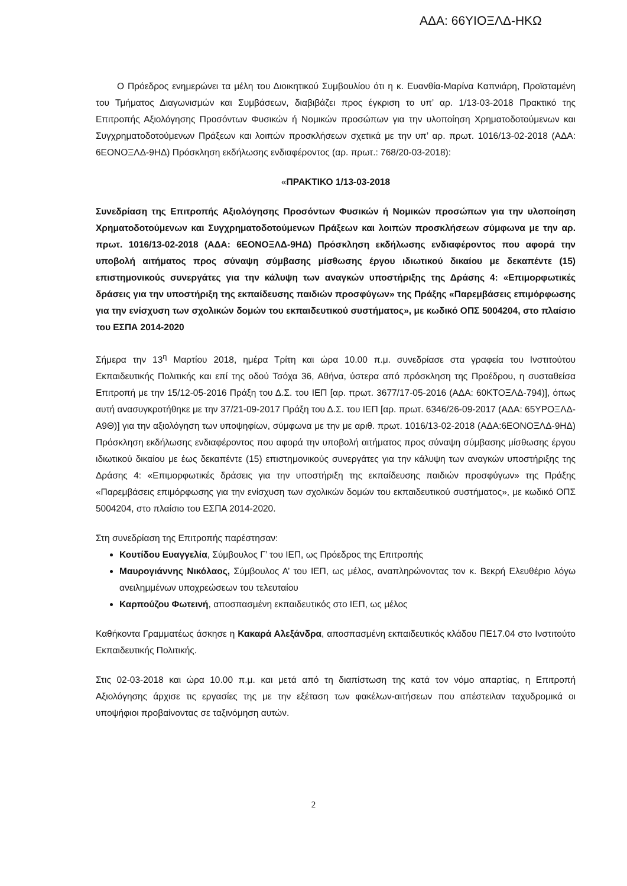ΑΔΑ: 66ΥΙΟΞΛΔ-ΗΚΩ
Ο Πρόεδρος ενημερώνει τα μέλη του Διοικητικού Συμβουλίου ότι η κ. Ευανθία-Μαρίνα Καπνιάρη, Προϊσταμένη του Τμήματος Διαγωνισμών και Συμβάσεων, διαβιβάζει προς έγκριση το υπ’ αρ. 1/13-03-2018 Πρακτικό της Επιτροπής Αξιολόγησης Προσόντων Φυσικών ή Νομικών προσώπων για την υλοποίηση Χρηματοδοτούμενων και Συγχρηματοδοτούμενων Πράξεων και λοιπών προσκλήσεων σχετικά με την υπ’ αρ. πρωτ. 1016/13-02-2018 (ΑΔΑ: 6ΕΟΝΟΞΛΔ-9ΗΔ) Πρόσκληση εκδήλωσης ενδιαφέροντος (αρ. πρωτ.: 768/20-03-2018):
«ΠΡΑΚΤΙΚΟ 1/13-03-2018
Συνεδρίαση της Επιτροπής Αξιολόγησης Προσόντων Φυσικών ή Νομικών προσώπων για την υλοποίηση Χρηματοδοτούμενων και Συγχρηματοδοτούμενων Πράξεων και λοιπών προσκλήσεων σύμφωνα με την αρ. πρωτ. 1016/13-02-2018 (ΑΔΑ: 6ΕΟΝΟΞΛΔ-9ΗΔ) Πρόσκληση εκδήλωσης ενδιαφέροντος που αφορά την υποβολή αιτήματος προς σύναψη σύμβασης μίσθωσης έργου ιδιωτικού δικαίου με δεκαπέντε (15) επιστημονικούς συνεργάτες για την κάλυψη των αναγκών υποστήριξης της Δράσης 4: «Επιμορφωτικές δράσεις για την υποστήριξη της εκπαίδευσης παιδιών προσφύγων» της Πράξης «Παρεμβάσεις επιμόρφωσης για την ενίσχυση των σχολικών δομών του εκπαιδευτικού συστήματος», με κωδικό ΟΠΣ 5004204, στο πλαίσιο του ΕΣΠΑ 2014-2020
Σήμερα την 13<sup>η</sup> Μαρτίου 2018, ημέρα Τρίτη και ώρα 10.00 π.μ. συνεδρίασε στα γραφεία του Ινστιτούτου Εκπαιδευτικής Πολιτικής και επί της οδού Τσόχα 36, Αθήνα, ύστερα από πρόσκληση της Προέδρου, η συσταθείσα Επιτροπή με την 15/12-05-2016 Πράξη του Δ.Σ. του ΙΕΠ [αρ. πρωτ. 3677/17-05-2016 (ΑΔΑ: 60ΚΤΟΞΛΔ-794)], όπως αυτή ανασυγκροτήθηκε με την 37/21-09-2017 Πράξη του Δ.Σ. του ΙΕΠ [αρ. πρωτ. 6346/26-09-2017 (ΑΔΑ: 65ΥΡΟΞΛΔ-Α9Θ)] για την αξιολόγηση των υποψηφίων, σύμφωνα με την με αριθ. πρωτ. 1016/13-02-2018 (ΑΔΑ:6ΕΟΝΟΞΛΔ-9ΗΔ) Πρόσκληση εκδήλωσης ενδιαφέροντος που αφορά την υποβολή αιτήματος προς σύναψη σύμβασης μίσθωσης έργου ιδιωτικού δικαίου με έως δεκαπέντε (15) επιστημονικούς συνεργάτες για την κάλυψη των αναγκών υποστήριξης της Δράσης 4: «Επιμορφωτικές δράσεις για την υποστήριξη της εκπαίδευσης παιδιών προσφύγων» της Πράξης «Παρεμβάσεις επιμόρφωσης για την ενίσχυση των σχολικών δομών του εκπαιδευτικού συστήματος», με κωδικό ΟΠΣ 5004204, στο πλαίσιο του ΕΣΠΑ 2014-2020.
Στη συνεδρίαση της Επιτροπής παρέστησαν:
Κουτίδου Ευαγγελία, Σύμβουλος Γ’ του ΙΕΠ, ως Πρόεδρος της Επιτροπής
Μαυρογιάννης Νικόλαος, Σύμβουλος Α’ του ΙΕΠ, ως μέλος, αναπληρώνοντας τον κ. Βεκρή Ελευθέριο λόγω ανειλημμένων υποχρεώσεων του τελευταίου
Καρπούζου Φωτεινή, αποσπασμένη εκπαιδευτικός στο ΙΕΠ, ως μέλος
Καθήκοντα Γραμματέως άσκησε η Κακαρά Αλεξάνδρα, αποσπασμένη εκπαιδευτικός κλάδου ΠΕ17.04 στο Ινστιτούτο Εκπαιδευτικής Πολιτικής.
Στις 02-03-2018 και ώρα 10.00 π.μ. και μετά από τη διαπίστωση της κατά τον νόμο απαρτίας, η Επιτροπή Αξιολόγησης άρχισε τις εργασίες της με την εξέταση των φακέλων-αιτήσεων που απέστειλαν ταχυδρομικά οι υποψήφιοι προβαίνοντας σε ταξινόμηση αυτών.
2